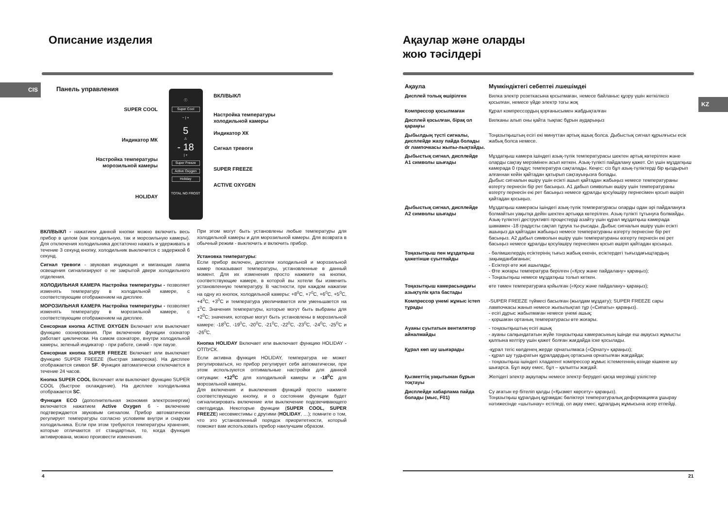CIS
Описание изделия
Панель управления
SUPER COOL
Индикатор МК
Настройка температуры морозильной камеры
HOLIDAY
ⓘ
Super Cool
− | +
5
⚠
- 18
| +
Super Freeze
Active Oxygen
Holiday
TOTAL NO FROST
ВКЛ/ВЫКЛ
Настройка температуры холодильной камеры
Индикатор ХК
Сигнал тревоги
SUPER FREEZE
ACTIVE OXYGEN
ВКЛ/ВЫКЛ - нажатием данной кнопки можно включить весь прибор в целом (как холодильную, так и морозильную камеры). Для отключения холодильника достаточно нажать и удерживать в течение 3 секунд кнопку, холодильник выключится с задержкой 6 секунд.
Сигнал тревоги - звуковая индикация и мигающая лампа освещения сигнализируют о не закрытой двери холодильного отделения.
ХОЛОДИЛЬНАЯ КАМЕРА Настройка температуры - позволяет изменять температуру в холодильной камере, с соответствующим отображением на дисплее.
МОРОЗИЛЬНАЯ КАМЕРА Настройка температуры - позволяет изменять температуру в морозильной камере, с соответствующим отображением на дисплее.
Сенсорная кнопка ACTIVE OXYGEN Включает или выключает функцию озонирования. При включении функции озонатор работает циклически. На самом озонаторе, внутри холодильной камеры, зеленый индикатор - при работе, синий - при паузе.
Сенсорная кнопка SUPER FREEZE Включает или выключает функцию SUPER FREEZE (быстрая заморозка). На дисплее отображается символ SF. Функция автоматически отключается в течение 24 часов.
Кнопка SUPER COOL Включает или выключает функцию SUPER COOL (быстрое охлаждение). На дисплее холодильника отображается SC.
Функция ECO (дополнительная экономия электроэнергии) включается нажатием Active Oxygen 6 - включение подтверждается звуковым сигналом. Прибор автоматически регулирует температуры согласно условиям внутри и снаружи холодильника. Если при этом требуются температуры хранения, которые отличаются от стандартных, то, когда функция активирована, можно произвести изменения.
При этом могут быть установлены любые температуры для холодильной камеры и для морозильной камеры. Для возврата в обычный режим - выключить и включить прибор.
Установка температуры:
Если прибор включен, дисплеи холодильной и морозильной камер показывают температуры, установленные в данный момент. Для их изменения просто нажмите на кнопки, соответствующие камере, в которой вы хотели бы изменить установленную температуру. В частности, при каждом нажатии на одну из кнопок, холодильной камеры: +8<sup>0</sup>C, +7<sup>0</sup>C, +6<sup>0</sup>C, +5<sup>0</sup>C, +4<sup>0</sup>C, +3<sup>0</sup>C и температура увеличивается или уменьшается на 1<sup>0</sup>C. Значения температуры, которые могут быть выбраны для +2<sup>0</sup>C; значения, которые могут быть установлены в морозильной камере: -18<sup>0</sup>C, -19<sup>0</sup>C, -20<sup>0</sup>C, -21<sup>0</sup>C, -22<sup>0</sup>C, -23<sup>0</sup>C, -24<sup>0</sup>C, -25<sup>0</sup>C и -26<sup>0</sup>C.
Кнопка HOLIDAY Включает или выключает функцию HOLIDAY - ОТПУСК.
Если активна функция HOLIDAY, температура не может регулироваться, но прибор регулирует себя автоматически, при этом используются оптимальные настройки для данной ситуации: +12<sup>0</sup>C для холодильной камеры и -18<sup>0</sup>C для морозильной камеры.
Для включения и выключения функций просто нажмите соответствующую кнопку, и о состоянии функции будет сигнализировать включение или выключение подсвечивающего светодиода. Некоторые функции (SUPER COOL, SUPER FREEZE) несовместимы с другими (HOLIDAY, …); помните о том, что это установленный порядок приоритетности, который поможет вам использовать прибор наилучшим образом.
4
KZ
Ақаулар және оларды
жою тәсілдері
| Ақаула | Мүмкіндіктегі себептеі лшешімдеі |
| Дисплей толық өшірілген | Вилка электр розеткасына қосылмаған, немесе байланыс құору үшін жеткіліксіз қосылған, немесе үйде электр тогы жоқ |
| Компрессор қосылмаған | Құрал компрессордың қорғанысымен жабдықталған |
| Дисплей қосылған, бірақ ол қараңғы | Вилканы алып оны қайта тықпас бұрын аударыңыз |
| Дыбылдың түсті сигналы, дисплейде жазу пайда болады dr лампочкасы жыпы-лықтайды. | Тоңазытқыштың есігі екі минуттан артық ашық болса. Дыбыстық сигнал құрылғысы есік жабық болса немесе. |
| Дыбыстық сигнал, дисплейде A1 символы шығады | Мұздатқыш камера ішіндегі азық-түлік температурасы шектен артық көтерілген және оларды сақтау мерзімінен асып кеткен. Азық-түлікті пайдалану қажет. Ол үшін мұздатқыш камерада 0 градус температура сақталады. Кеңес: сіз бұл азық-түліктерді бір қыздырып алғаннан кейін қайтадан қатырып сақтауыңызға болады. Дыбыс сигналын өшіру үшін есікті ашып қайтадан жабыңыз немесе температураны өзгерту пернесін бір рет басыңыз. A1 дабыл символын өшіру үшін температураны өзгерту пернесін екі рет басыңыз немесе құралды қосу/өшіру пернесімен қосып өшіріп қайтадан қосыңыз. |
| Дыбыстық сигнал, дисплейде A2 символы шығады | Мұздатқыш камерасы ішіндегі азық-түлік температурасы оларды одан әрі пайдалануға болмайтын уақытқа дейін шектен артыққа көтерілген. Азық-түлікті тұтынуға болмайды. Азық-түліктегі деструктивті процестерді азайту үшін құрал мұздатқыш камерада шамамен -18 градусты сақтап тұруға ты-рысады. Дыбыс сигналын өшіру үшін есікті ашыңыз да қайтадан жабыңыз немесе температураны өзгерту пернесіне бір рет басыңыз. A2 дабыл символын өшіру үшін температураны өзгерту пернесін екі рет басыңыз немесе құралды қосу/өшіру пернесімен қосып өшіріп қайтадан қосыңыз. |
| Тоңазытқыш пен мұздатқыш қажетінше суытпайды | - бөлімшелердің есіктерінің тығыз жабық екенін, есіктердегі тығыздағыщтардың зақымданбағанын; - Есіктері өте жиі ашылады; - Өте жоғары температура берілген («Қосу және пайдалану» қараңыз); - Тоңазытқыш немесе мұздатқыш толып кеткен. |
| Тоңазытқыш камерасындағы азықтүлік қата бастады | өте төмен температураға қойылған («Қосу және пайдалану» қараңыз); |
| Компрессор үнемі жұмыс істеп тұрады | -SUPER FREEZE түймесі басылған (жылдам мұздату); SUPER FREEZE сары лампочкасы жанып немесе жыпылықтап тұр («Сипаты» қараңыз). - есігі дұрыс жабылмаған немесе үнемі ашық; - қоршаған ортаның температурасы өте жоғары. |
| Ауаны суытатын вентилятор айналмайды | - тоңазытқыштың есігі ашық - ауаны салқындататын жүйе тоңазытқыш камерасының ішінде еш ақаусыз жұмысты қалпына келтіру үшін қажет болған жағдайда іске қосылады. |
| Құрал көп шу шығарады | -құрал тегіс көлденең жерде орнатылмаса («Орнату» қараңыз); - құрал шу тудыратын құралдардың ортасына орнатылған жағдайда; - тоңазытқыш ішіндегі хладагент компрессор жұмыс істемегеннің өзінде кішкене шу шығарса. Бұл ақау емес, бұл – қалыпты жағдай. |
| Қызметтің уақытынан бұрын тоқтауы | Желідегі электр ақаулары немесе электр берудегі қасқа мерзімді үзілістер |
| Дисплейде хабарлама пайда болады (мыс, F01) | Су ағатын ер бітеліп қалды («Қызмет көрсету» қараңыз). Тоңазытқыш құралдың құрамдас бөліктері температуралық деформацияға ұшырау нәтижесінде «шытынау» естіледі, ол ақау емес, құралдың жұмысына әсер етпейді. |
21